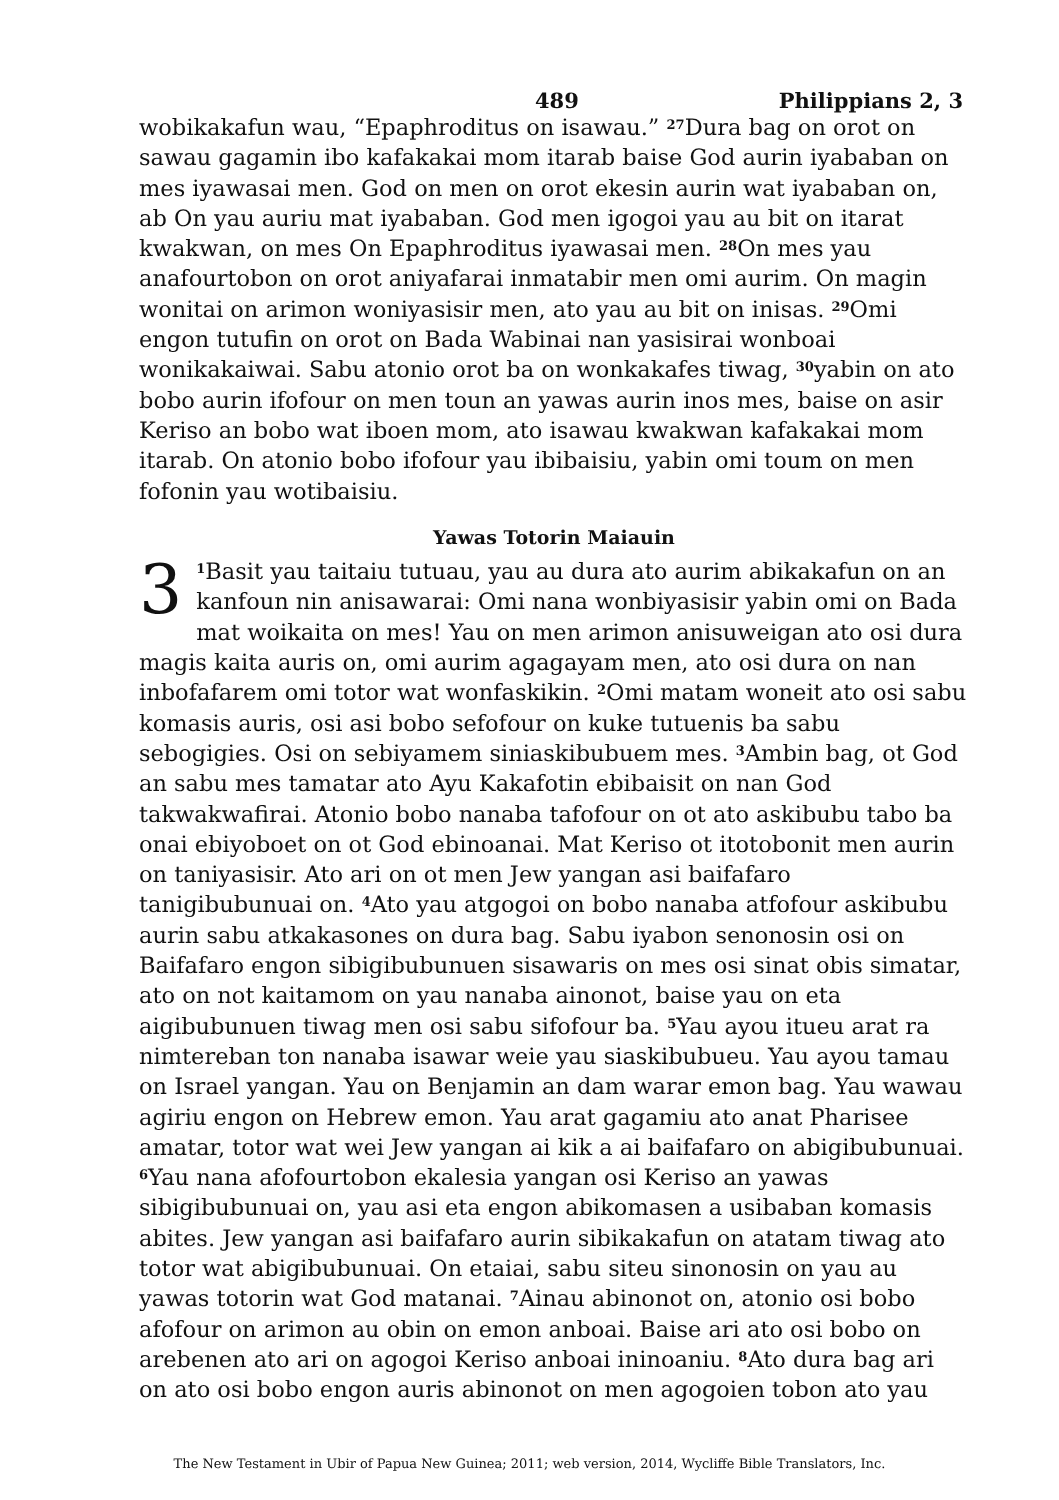489 Philippians 2, 3
wobikakafun wau, “Epaphroditus on isawau.” <sup>27</sup>Dura bag on orot on sawau gagamin ibo kafakakai mom itarab baise God aurin iyababan on mes iyawasai men. God on men on orot ekesin aurin wat iyababan on, ab On yau auriu mat iyababan. God men igogoi yau au bit on itarat kwakwan, on mes On Epaphroditus iyawasai men. <sup>28</sup>On mes yau anafourtobon on orot aniyafarai inmatabir men omi aurim. On magin wonitai on arimon woniyasisir men, ato yau au bit on inisas. <sup>29</sup>Omi engon tutufin on orot on Bada Wabinai nan yasisirai wonboai wonikakaiwai. Sabu atonio orot ba on wonkakafes tiwag, <sup>30</sup>yabin on ato bobo aurin ifofour on men toun an yawas aurin inos mes, baise on asir Keriso an bobo wat iboen mom, ato isawau kwakwan kafakakai mom itarab. On atonio bobo ifofour yau ibibaisiu, yabin omi toum on men fofonin yau wotibaisiu.
Yawas Totorin Maiauin
3<sup>1</sup>Basit yau taitaiu tutuau, yau au dura ato aurim abikakafun on an kanfoun nin anisawarai: Omi nana wonbiyasisir yabin omi on Bada mat woikaita on mes! Yau on men arimon anisuweigan ato osi dura magis kaita auris on, omi aurim agagayam men, ato osi dura on nan inbofafarem omi totor wat wonfaskikin. <sup>2</sup>Omi matam woneit ato osi sabu komasis auris, osi asi bobo sefofour on kuke tutuenis ba sabu sebogigies. Osi on sebiyamem siniaskibubuem mes. <sup>3</sup>Ambin bag, ot God an sabu mes tamatar ato Ayu Kakafotin ebibaisit on nan God takwakwafirai. Atonio bobo nanaba tafofour on ot ato askibubu tabo ba onai ebiyoboet on ot God ebinoanai. Mat Keriso ot itotobonit men aurin on taniyasisir. Ato ari on ot men Jew yangan asi baifafaro tanigibubunuai on. <sup>4</sup>Ato yau atgogoi on bobo nanaba atfofour askibubu aurin sabu atkakasones on dura bag. Sabu iyabon senonosin osi on Baifafaro engon sibigibubunuen sisawaris on mes osi sinat obis simatar, ato on not kaitamom on yau nanaba ainonot, baise yau on eta aigibubunuen tiwag men osi sabu sifofour ba. <sup>5</sup>Yau ayou itueu arat ra nimtereban ton nanaba isawar weie yau siaskibubueu. Yau ayou tamau on Israel yangan. Yau on Benjamin an dam warar emon bag. Yau wawau agiriu engon on Hebrew emon. Yau arat gagamiu ato anat Pharisee amatar, totor wat wei Jew yangan ai kik a ai baifafaro on abigibubunuai. <sup>6</sup>Yau nana afofourtobon ekalesia yangan osi Keriso an yawas sibigibubunuai on, yau asi eta engon abikomasen a usibaban komasis abites. Jew yangan asi baifafaro aurin sibikakafun on atatam tiwag ato totor wat abigibubunuai. On etaiai, sabu siteu sinonosin on yau au yawas totorin wat God matanai. <sup>7</sup>Ainau abinonot on, atonio osi bobo afofour on arimon au obin on emon anboai. Baise ari ato osi bobo on arebenen ato ari on agogoi Keriso anboai ininoaniu. <sup>8</sup>Ato dura bag ari on ato osi bobo engon auris abinonot on men agogoien tobon ato yau
The New Testament in Ubir of Papua New Guinea; 2011; web version, 2014, Wycliffe Bible Translators, Inc.